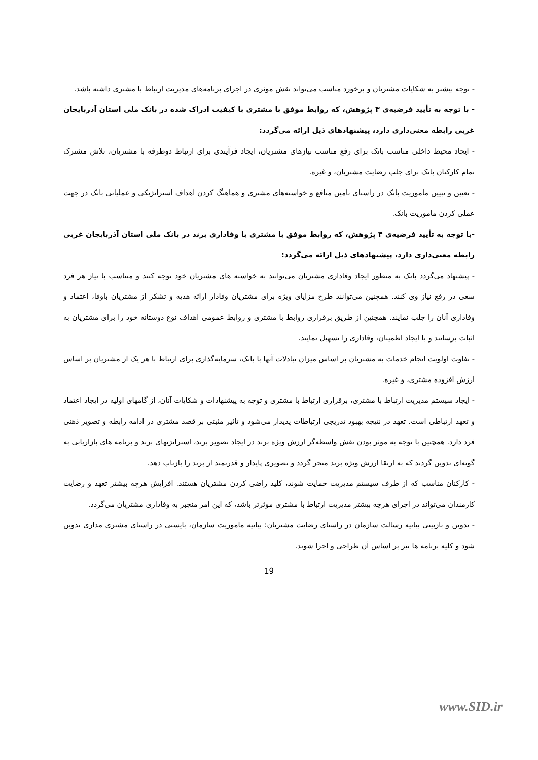- توجه بیشتر به شکایات مشتریان و برخورد مناسب می‌تواند نقش موثری در اجرای برنامه‌های مدیریت ارتباط با مشتری داشته باشد.
- با توجه به تأیید فرضیه‌ی ۳ پژوهش، که روابط موفق با مشتری با کیفیت ادراک شده در بانک ملی استان آذربایجان غربی رابطه معنی‌داری دارد، پیشنهادهای ذیل ارائه می‌گردد:
- ایجاد محیط داخلی مناسب بانک برای رفع مناسب نیازهای مشتریان، ایجاد فرآیندی برای ارتباط دوطرفه با مشتریان، تلاش مشترک تمام کارکنان بانک برای جلب رضایت مشتریان، و غیره.
- تعیین و تبیین ماموریت بانک در راستای تامین منافع و خواسته‌های مشتری و هماهنگ کردن اهداف استراتژیکی و عملیاتی بانک در جهت عملی کردن ماموریت بانک.
-با توجه به تأیید فرضیه‌ی ۴ پژوهش، که روابط موفق با مشتری با وفاداری برند در بانک ملی استان آذربایجان غربی رابطه معنی‌داری دارد، پیشنهادهای ذیل ارائه می‌گردد:
- پیشنهاد می‌گردد بانک به منظور ایجاد وفاداری مشتریان می‌توانند به خواسته های مشتریان خود توجه کنند و متناسب با نیاز هر فرد سعی در رفع نیاز وی کنند. همچنین می‌توانند طرح مزایای ویژه برای مشتریان وفادار ارائه هدیه و تشکر از مشتریان باوفا، اعتماد و وفاداری آنان را جلب نمایند. همچنین از طریق برقراری روابط با مشتری و روابط عمومی اهداف نوع دوستانه خود را برای مشتریان به اثبات برسانند و با ایجاد اطمینان، وفاداری را تسهیل نمایند.
- تفاوت اولویت انجام خدمات به مشتریان بر اساس میزان تبادلات آنها با بانک، سرمایه‌گذاری برای ارتباط با هر یک از مشتریان بر اساس ارزش افزوده مشتری، و غیره.
- ایجاد سیستم مدیریت ارتباط با مشتری، برقراری ارتباط با مشتری و توجه به پیشنهادات و شکایات آنان، از گامهای اولیه در ایجاد اعتماد و تعهد ارتباطی است. تعهد در نتیجه بهبود تدریجی ارتباطات پدیدار می‌شود و تأثیر مثبتی بر قصد مشتری در ادامه رابطه و تصویر ذهنی فرد دارد. همچنین با توجه به موثر بودن نقش واسطه‌گر ارزش ویژه برند در ایجاد تصویر برند، استراتژیهای برند و برنامه های بازاریابی به گونه‌ای تدوین گردند که به ارتقا ارزش ویژه برند منجر گردد و تصویری پایدار و قدرتمند از برند را بازتاب دهد.
- کارکنان مناسب که از طرف سیستم مدیریت حمایت شوند، کلید راضی کردن مشتریان هستند. افزایش هرچه بیشتر تعهد و رضایت کارمندان می‌تواند در اجرای هرچه بیشتر مدیریت ارتباط با مشتری موثرتر باشد، که این امر منجبر به وفاداری مشتریان می‌گردد.
- تدوین و بازبینی بیانیه رسالت سازمان در راستای رضایت مشتریان: بیانیه ماموریت سازمان، بایستی در راستای مشتری مداری تدوین شود و کلیه برنامه ها نیز بر اساس آن طراحی و اجرا شوند.
19
www.SID.ir